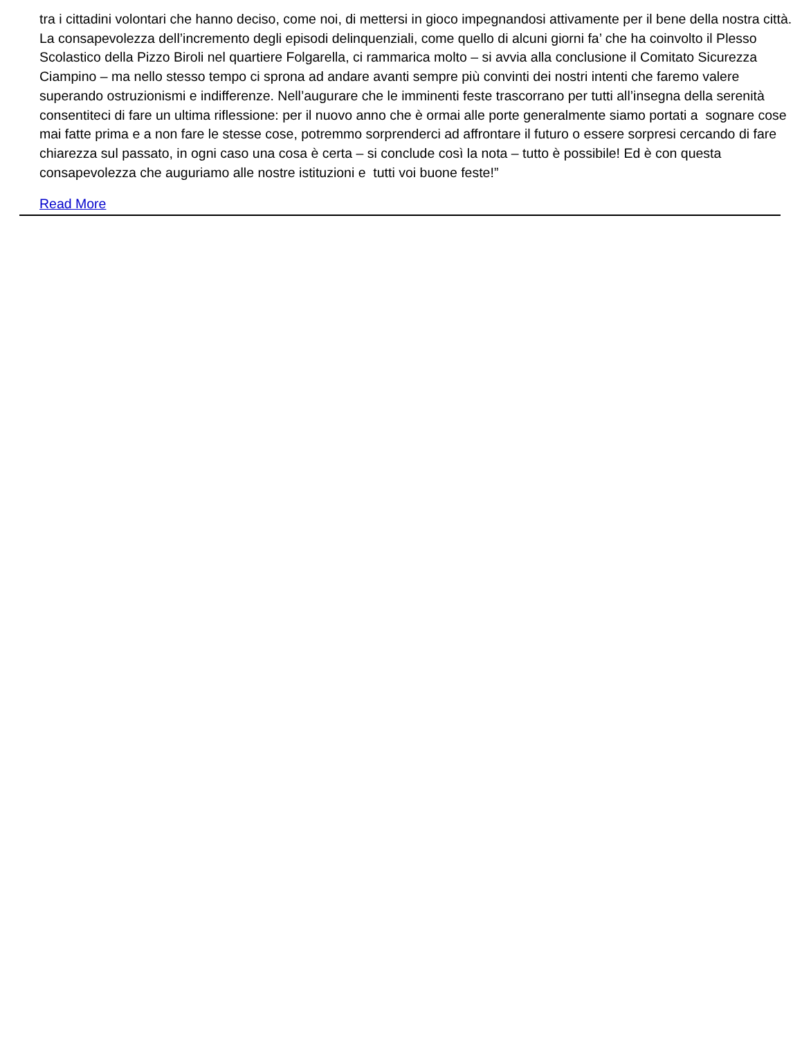tra i cittadini volontari che hanno deciso, come noi, di mettersi in gioco impegnandosi attivamente per il bene della nostra città. La consapevolezza dell’incremento degli episodi delinquenziali, come quello di alcuni giorni fa’ che ha coinvolto il Plesso Scolastico della Pizzo Biroli nel quartiere Folgarella, ci rammarica molto – si avvia alla conclusione il Comitato Sicurezza Ciampino – ma nello stesso tempo ci sprona ad andare avanti sempre più convinti dei nostri intenti che faremo valere superando ostruzionismi e indifferenze. Nell’augurare che le imminenti feste trascorrano per tutti all’insegna della serenità consentiteci di fare un ultima riflessione: per il nuovo anno che è ormai alle porte generalmente siamo portati a sognare cose mai fatte prima e a non fare le stesse cose, potremmo sorprenderci ad affrontare il futuro o essere sorpresi cercando di fare chiarezza sul passato, in ogni caso una cosa è certa – si conclude così la nota – tutto è possibile! Ed è con questa consapevolezza che auguriamo alle nostre istituzioni e tutti voi buone feste!”
Read More